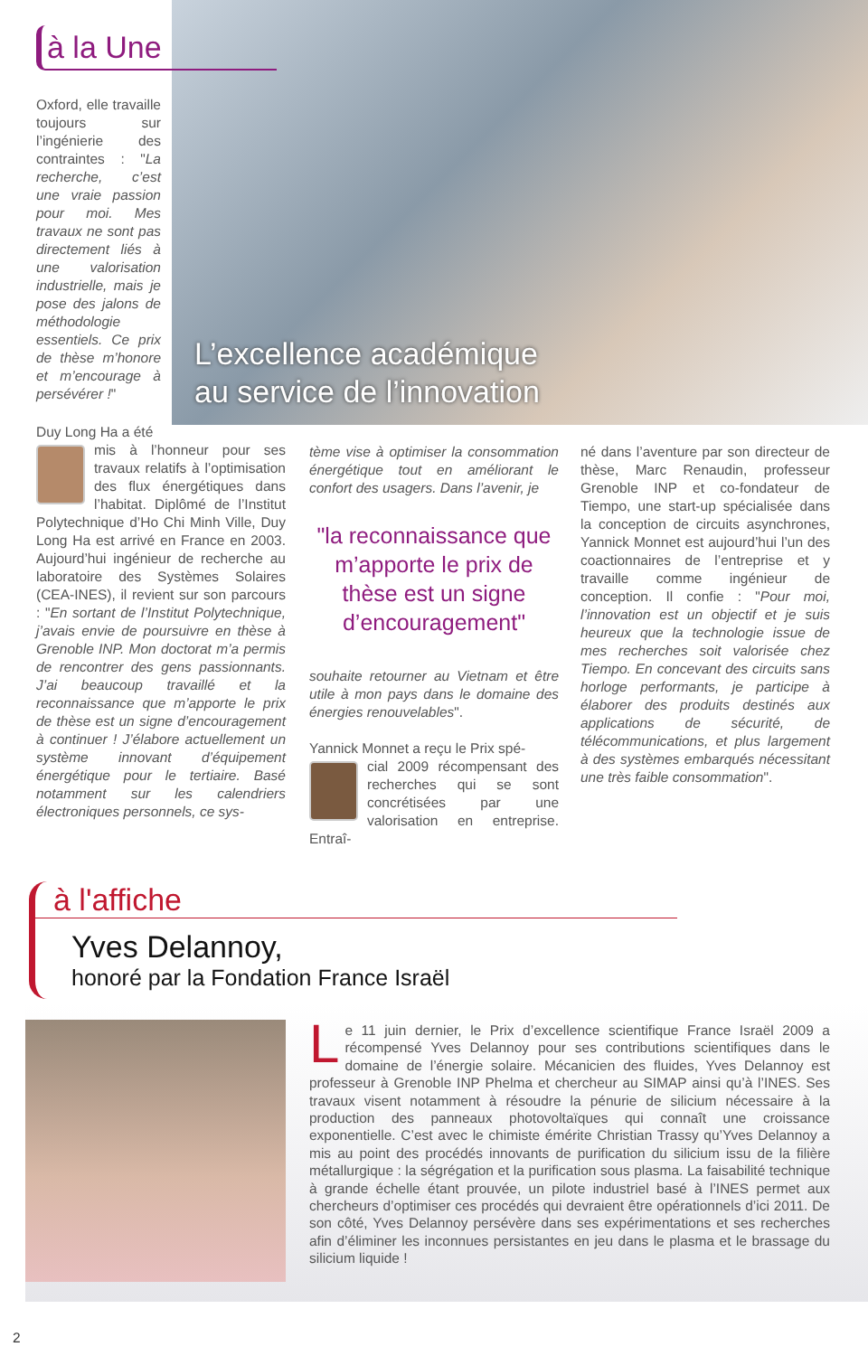à la Une
L’excellence académique
au service de l’innovation
Oxford, elle travaille toujours sur l’ingénierie des contraintes : "La recherche, c’est une vraie passion pour moi. Mes travaux ne sont pas directement liés à une valorisation industrielle, mais je pose des jalons de méthodologie essentiels. Ce prix de thèse m’honore et m’encourage à persévérer !"
Duy Long Ha a été
mis à l’honneur pour ses travaux relatifs à l’optimisation des flux énergétiques dans l’habitat. Diplômé de l’Institut Polytechnique d’Ho Chi Minh Ville, Duy Long Ha est arrivé en France en 2003. Aujourd’hui ingénieur de recherche au laboratoire des Systèmes Solaires (CEA-INES), il revient sur son parcours : "En sortant de l’Institut Polytechnique, j’avais envie de poursuivre en thèse à Grenoble INP. Mon doctorat m’a permis de rencontrer des gens passionnants. J’ai beaucoup travaillé et la reconnaissance que m’apporte le prix de thèse est un signe d’encouragement à continuer ! J’élabore actuellement un système innovant d’équipement énergétique pour le tertiaire. Basé notamment sur les calendriers électroniques personnels, ce sys-
tème vise à optimiser la consommation énergétique tout en améliorant le confort des usagers. Dans l’avenir, je
"la reconnaissance que m’apporte le prix de thèse est un signe d’encouragement"
souhaite retourner au Vietnam et être utile à mon pays dans le domaine des énergies renouvelables".
Yannick Monnet a reçu le Prix spé-
cial 2009 récompensant des recherches qui se sont concrétisées par une valorisation en entreprise. Entraî-
né dans l’aventure par son directeur de thèse, Marc Renaudin, professeur Grenoble INP et co-fondateur de Tiempo, une start-up spécialisée dans la conception de circuits asynchrones, Yannick Monnet est aujourd’hui l’un des coactionnaires de l’entreprise et y travaille comme ingénieur de conception. Il confie : "Pour moi, l’innovation est un objectif et je suis heureux que la technologie issue de mes recherches soit valorisée chez Tiempo. En concevant des circuits sans horloge performants, je participe à élaborer des produits destinés aux applications de sécurité, de télécommunications, et plus largement à des systèmes embarqués nécessitant une très faible consommation".
à l'affiche
Yves Delannoy,
honoré par la Fondation France Israël
Le 11 juin dernier, le Prix d’excellence scientifique France Israël 2009 a récompensé Yves Delannoy pour ses contributions scientifiques dans le domaine de l’énergie solaire. Mécanicien des fluides, Yves Delannoy est professeur à Grenoble INP Phelma et chercheur au SIMAP ainsi qu’à l’INES. Ses travaux visent notamment à résoudre la pénurie de silicium nécessaire à la production des panneaux photovoltaïques qui connaît une croissance exponentielle. C’est avec le chimiste émérite Christian Trassy qu’Yves Delannoy a mis au point des procédés innovants de purification du silicium issu de la filière métallurgique : la ségrégation et la purification sous plasma. La faisabilité technique à grande échelle étant prouvée, un pilote industriel basé à l’INES permet aux chercheurs d’optimiser ces procédés qui devraient être opérationnels d’ici 2011. De son côté, Yves Delannoy persévère dans ses expérimentations et ses recherches afin d’éliminer les inconnues persistantes en jeu dans le plasma et le brassage du silicium liquide !
2